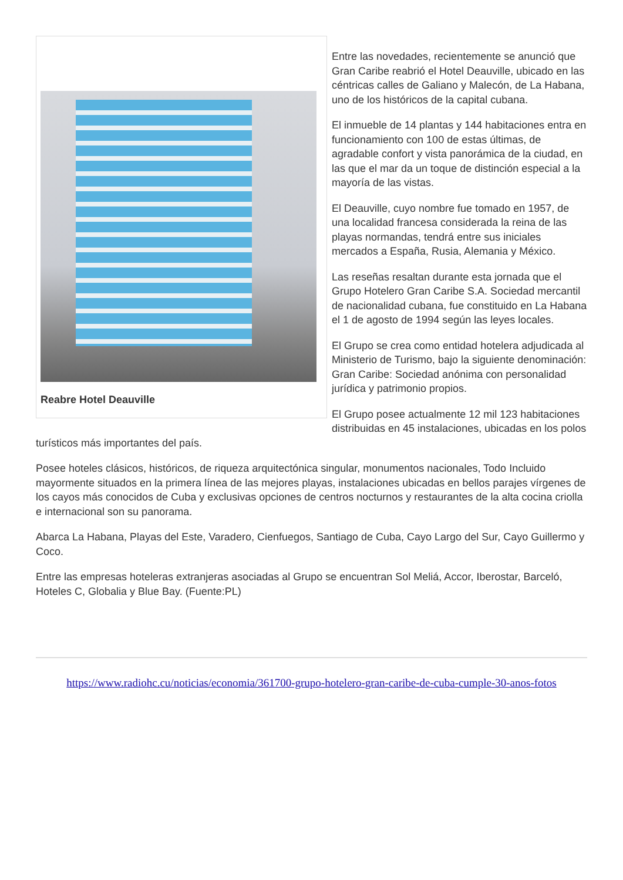Reabre Hotel Deauville
Entre las novedades, recientemente se anunció que Gran Caribe reabrió el Hotel Deauville, ubicado en las céntricas calles de Galiano y Malecón, de La Habana, uno de los históricos de la capital cubana.
El inmueble de 14 plantas y 144 habitaciones entra en funcionamiento con 100 de estas últimas, de agradable confort y vista panorámica de la ciudad, en las que el mar da un toque de distinción especial a la mayoría de las vistas.
El Deauville, cuyo nombre fue tomado en 1957, de una localidad francesa considerada la reina de las playas normandas, tendrá entre sus iniciales mercados a España, Rusia, Alemania y México.
Las reseñas resaltan durante esta jornada que el Grupo Hotelero Gran Caribe S.A. Sociedad mercantil de nacionalidad cubana, fue constituido en La Habana el 1 de agosto de 1994 según las leyes locales.
El Grupo se crea como entidad hotelera adjudicada al Ministerio de Turismo, bajo la siguiente denominación: Gran Caribe: Sociedad anónima con personalidad jurídica y patrimonio propios.
El Grupo posee actualmente 12 mil 123 habitaciones distribuidas en 45 instalaciones, ubicadas en los polos turísticos más importantes del país.
Posee hoteles clásicos, históricos, de riqueza arquitectónica singular, monumentos nacionales, Todo Incluido mayormente situados en la primera línea de las mejores playas, instalaciones ubicadas en bellos parajes vírgenes de los cayos más conocidos de Cuba y exclusivas opciones de centros nocturnos y restaurantes de la alta cocina criolla e internacional son su panorama.
Abarca La Habana, Playas del Este, Varadero, Cienfuegos, Santiago de Cuba, Cayo Largo del Sur, Cayo Guillermo y Coco.
Entre las empresas hoteleras extranjeras asociadas al Grupo se encuentran Sol Meliá, Accor, Iberostar, Barceló, Hoteles C, Globalia y Blue Bay. (Fuente:PL)
https://www.radiohc.cu/noticias/economia/361700-grupo-hotelero-gran-caribe-de-cuba-cumple-30-anos-fotos